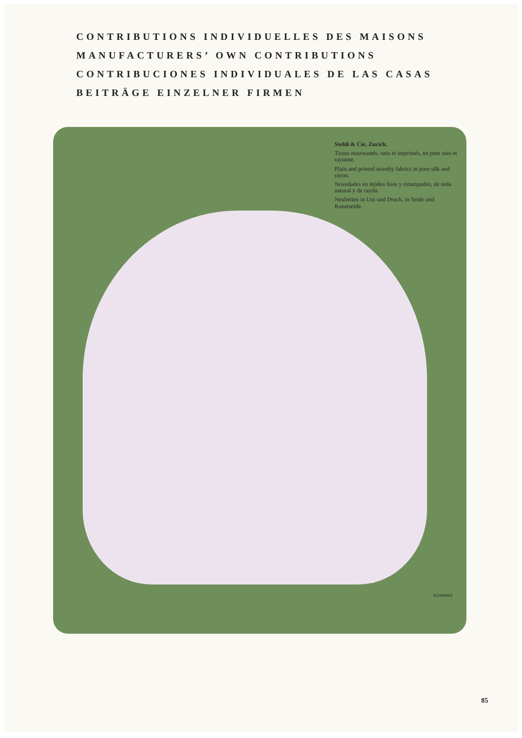CONTRIBUTIONS INDIVIDUELLES DES MAISONS
MANUFACTURERS’ OWN CONTRIBUTIONS
CONTRIBUCIONES INDIVIDUALES DE LAS CASAS
BEITRÄGE EINZELNER FIRMEN
Stehli & Cie, Zurich.
Tissus nouveautés, unis et imprimés, en pure soie et rayonne.
Plain and printed novelty fabrics in pure silk and rayon.
Novedades en tejidos lisos y estampados, de seda natural y de rayón.
Neuheiten in Uni und Druck, in Seide und Kunstseide.
SCHWARZ
85